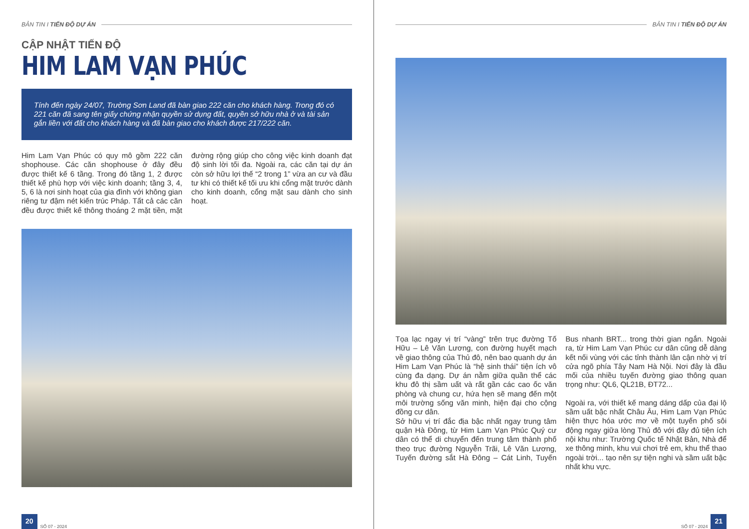BẢN TIN I TIẾN ĐỘ DỰ ÁN
CẬP NHẬT TIẾN ĐỘ
HIM LAM VẠN PHÚC
Tính đến ngày 24/07, Trường Sơn Land đã bàn giao 222 căn cho khách hàng. Trong đó có 221 căn đã sang tên giấy chứng nhận quyền sử dụng đất, quyền sở hữu nhà ở và tài sản gắn liền với đất cho khách hàng và đã bàn giao cho khách được 217/222 căn.
Him Lam Vạn Phúc có quy mô gồm 222 căn shophouse. Các căn shophouse ở đây đều được thiết kế 6 tầng. Trong đó tầng 1, 2 được thiết kế phù hợp với việc kinh doanh; tầng 3, 4, 5, 6 là nơi sinh hoạt của gia đình với không gian riêng tư đậm nét kiến trúc Pháp. Tất cả các căn đều được thiết kế thông thoáng 2 mặt tiền, mặt đường rộng giúp cho công việc kinh doanh đạt độ sinh lời tối đa. Ngoài ra, các căn tại dự án còn sở hữu lợi thế “2 trong 1” vừa an cư và đầu tư khi có thiết kế tối ưu khi cổng mặt trước dành cho kinh doanh, cổng mặt sau dành cho sinh hoạt.
20 SỐ 07 - 2024
BẢN TIN I TIẾN ĐỘ DỰ ÁN
Tọa lạc ngay vị trí “vàng” trên trục đường Tố Hữu – Lê Văn Lương, con đường huyết mạch về giao thông của Thủ đô, nên bao quanh dự án Him Lam Vạn Phúc là “hệ sinh thái” tiện ích vô cùng đa dạng. Dự án nằm giữa quần thể các khu đô thị sầm uất và rất gần các cao ốc văn phòng và chung cư, hứa hẹn sẽ mang đến một môi trường sống văn minh, hiện đại cho cộng đồng cư dân.
Sở hữu vị trí đắc địa bậc nhất ngay trung tâm quận Hà Đông, từ Him Lam Vạn Phúc Quý cư dân có thể di chuyển đến trung tâm thành phố theo trục đường Nguyễn Trãi, Lê Văn Lương, Tuyến đường sắt Hà Đông – Cát Linh, Tuyến Bus nhanh BRT... trong thời gian ngắn. Ngoài ra, từ Him Lam Vạn Phúc cư dân cũng dễ dàng kết nối vùng với các tỉnh thành lân cận nhờ vị trí cửa ngõ phía Tây Nam Hà Nội. Nơi đây là đầu mối của nhiều tuyến đường giao thông quan trọng như: QL6, QL21B, ĐT72...
Ngoài ra, với thiết kế mang dáng dấp của đại lộ sầm uất bậc nhất Châu Âu, Him Lam Vạn Phúc hiện thực hóa ước mơ về một tuyến phố sôi động ngay giữa lòng Thủ đô với đầy đủ tiện ích nội khu như: Trường Quốc tế Nhật Bản, Nhà để xe thông minh, khu vui chơi trẻ em, khu thể thao ngoài trời... tạo nên sự tiện nghi và sầm uất bậc nhất khu vực.
SỐ 07 - 2024 21